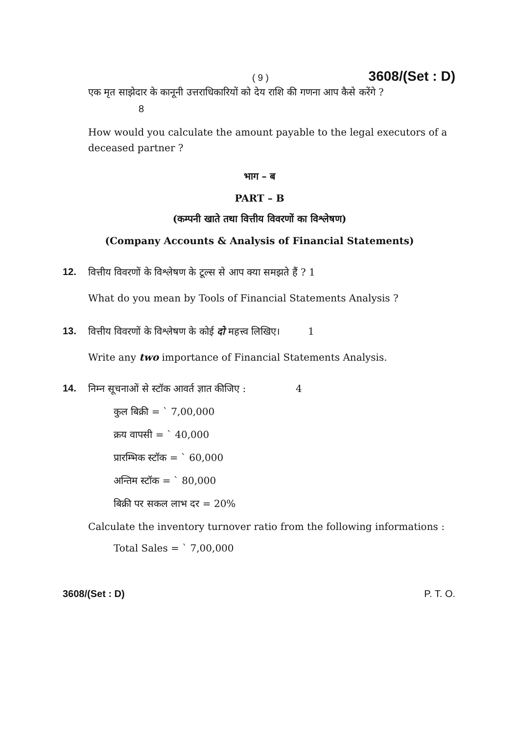( 9 ) 3608/(Set : D)
एक मृत साझेदार के कानूनी उत्तराधिकारियों को देय राशि की गणना आप कैसे करेंगे ?
8
How would you calculate the amount payable to the legal executors of a deceased partner ?
भाग – ब
PART – B
(कम्पनी खाते तथा वित्तीय विवरणों का विश्लेषण)
(Company Accounts & Analysis of Financial Statements)
12. वित्तीय विवरणों के विश्लेषण के टूल्स से आप क्या समझते हैं ? 1
What do you mean by Tools of Financial Statements Analysis ?
13. वित्तीय विवरणों के विश्लेषण के कोई दो महत्त्व लिखिए। 1
Write any two importance of Financial Statements Analysis.
14. निम्न सूचनाओं से स्टॉक आवर्त ज्ञात कीजिए : 4
कुल बिक्री = ` 7,00,000
क्रय वापसी = ` 40,000
प्रारम्भिक स्टॉक = ` 60,000
अन्तिम स्टॉक = ` 80,000
बिक्री पर सकल लाभ दर = 20%
Calculate the inventory turnover ratio from the following informations :
Total Sales = ` 7,00,000
3608/(Set : D) P. T. O.